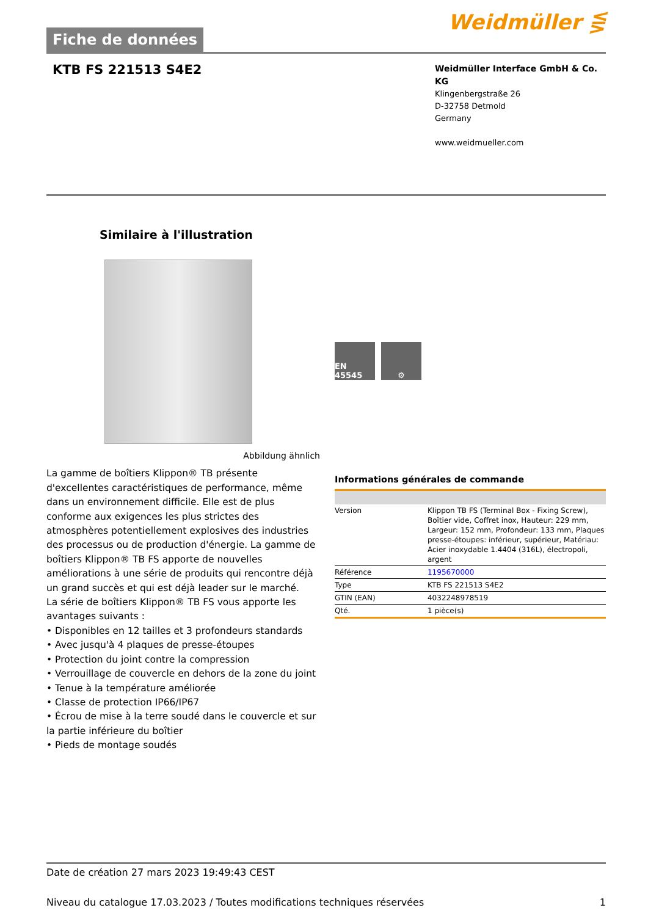Fiche de données
Weidmüller ⋚
KTB FS 221513 S4E2
Weidmüller Interface GmbH & Co. KG
Klingenbergstraße 26
D-32758 Detmold
Germany
www.weidmueller.com
Similaire à l'illustration
Abbildung ähnlich
La gamme de boîtiers Klippon® TB présente d'excellentes caractéristiques de performance, même dans un environnement difficile. Elle est de plus conforme aux exigences les plus strictes des atmosphères potentiellement explosives des industries des processus ou de production d'énergie. La gamme de boîtiers Klippon® TB FS apporte de nouvelles améliorations à une série de produits qui rencontre déjà un grand succès et qui est déjà leader sur le marché.
La série de boîtiers Klippon® TB FS vous apporte les avantages suivants :
• Disponibles en 12 tailles et 3 profondeurs standards
• Avec jusqu'à 4 plaques de presse-étoupes
• Protection du joint contre la compression
• Verrouillage de couvercle en dehors de la zone du joint
• Tenue à la température améliorée
• Classe de protection IP66/IP67
• Écrou de mise à la terre soudé dans le couvercle et sur la partie inférieure du boîtier
• Pieds de montage soudés
EN 45545 ⚙
Informations générales de commande
| Version | Klippon TB FS (Terminal Box - Fixing Screw), Boîtier vide, Coffret inox, Hauteur: 229 mm, Largeur: 152 mm, Profondeur: 133 mm, Plaques presse-étoupes: inférieur, supérieur, Matériau: Acier inoxydable 1.4404 (316L), électropoli, argent |
| Référence | 1195670000 |
| Type | KTB FS 221513 S4E2 |
| GTIN (EAN) | 4032248978519 |
| Qté. | 1 pièce(s) |
Date de création 27 mars 2023 19:49:43 CEST
Niveau du catalogue 17.03.2023 / Toutes modifications techniques réservées 1